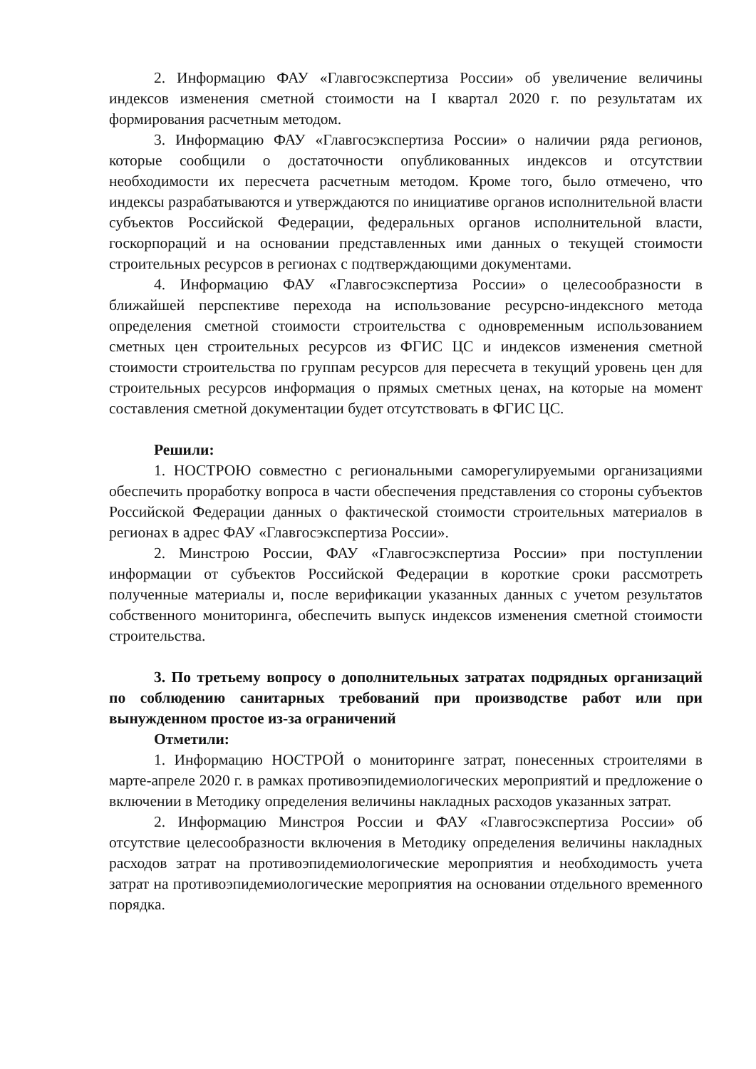2. Информацию ФАУ «Главгосэкспертиза России» об увеличение величины индексов изменения сметной стоимости на I квартал 2020 г. по результатам их формирования расчетным методом.
3. Информацию ФАУ «Главгосэкспертиза России» о наличии ряда регионов, которые сообщили о достаточности опубликованных индексов и отсутствии необходимости их пересчета расчетным методом. Кроме того, было отмечено, что индексы разрабатываются и утверждаются по инициативе органов исполнительной власти субъектов Российской Федерации, федеральных органов исполнительной власти, госкорпораций и на основании представленных ими данных о текущей стоимости строительных ресурсов в регионах с подтверждающими документами.
4. Информацию ФАУ «Главгосэкспертиза России» о целесообразности в ближайшей перспективе перехода на использование ресурсно-индексного метода определения сметной стоимости строительства с одновременным использованием сметных цен строительных ресурсов из ФГИС ЦС и индексов изменения сметной стоимости строительства по группам ресурсов для пересчета в текущий уровень цен для строительных ресурсов информация о прямых сметных ценах, на которые на момент составления сметной документации будет отсутствовать в ФГИС ЦС.
Решили:
1. НОСТРОЮ совместно с региональными саморегулируемыми организациями обеспечить проработку вопроса в части обеспечения представления со стороны субъектов Российской Федерации данных о фактической стоимости строительных материалов в регионах в адрес ФАУ «Главгосэкспертиза России».
2. Минстрою России, ФАУ «Главгосэкспертиза России» при поступлении информации от субъектов Российской Федерации в короткие сроки рассмотреть полученные материалы и, после верификации указанных данных с учетом результатов собственного мониторинга, обеспечить выпуск индексов изменения сметной стоимости строительства.
3. По третьему вопросу о дополнительных затратах подрядных организаций по соблюдению санитарных требований при производстве работ или при вынужденном простое из-за ограничений
Отметили:
1. Информацию НОСТРОЙ о мониторинге затрат, понесенных строителями в марте-апреле 2020 г. в рамках противоэпидемиологических мероприятий и предложение о включении в Методику определения величины накладных расходов указанных затрат.
2. Информацию Минстроя России и ФАУ «Главгосэкспертиза России» об отсутствие целесообразности включения в Методику определения величины накладных расходов затрат на противоэпидемиологические мероприятия и необходимость учета затрат на противоэпидемиологические мероприятия на основании отдельного временного порядка.